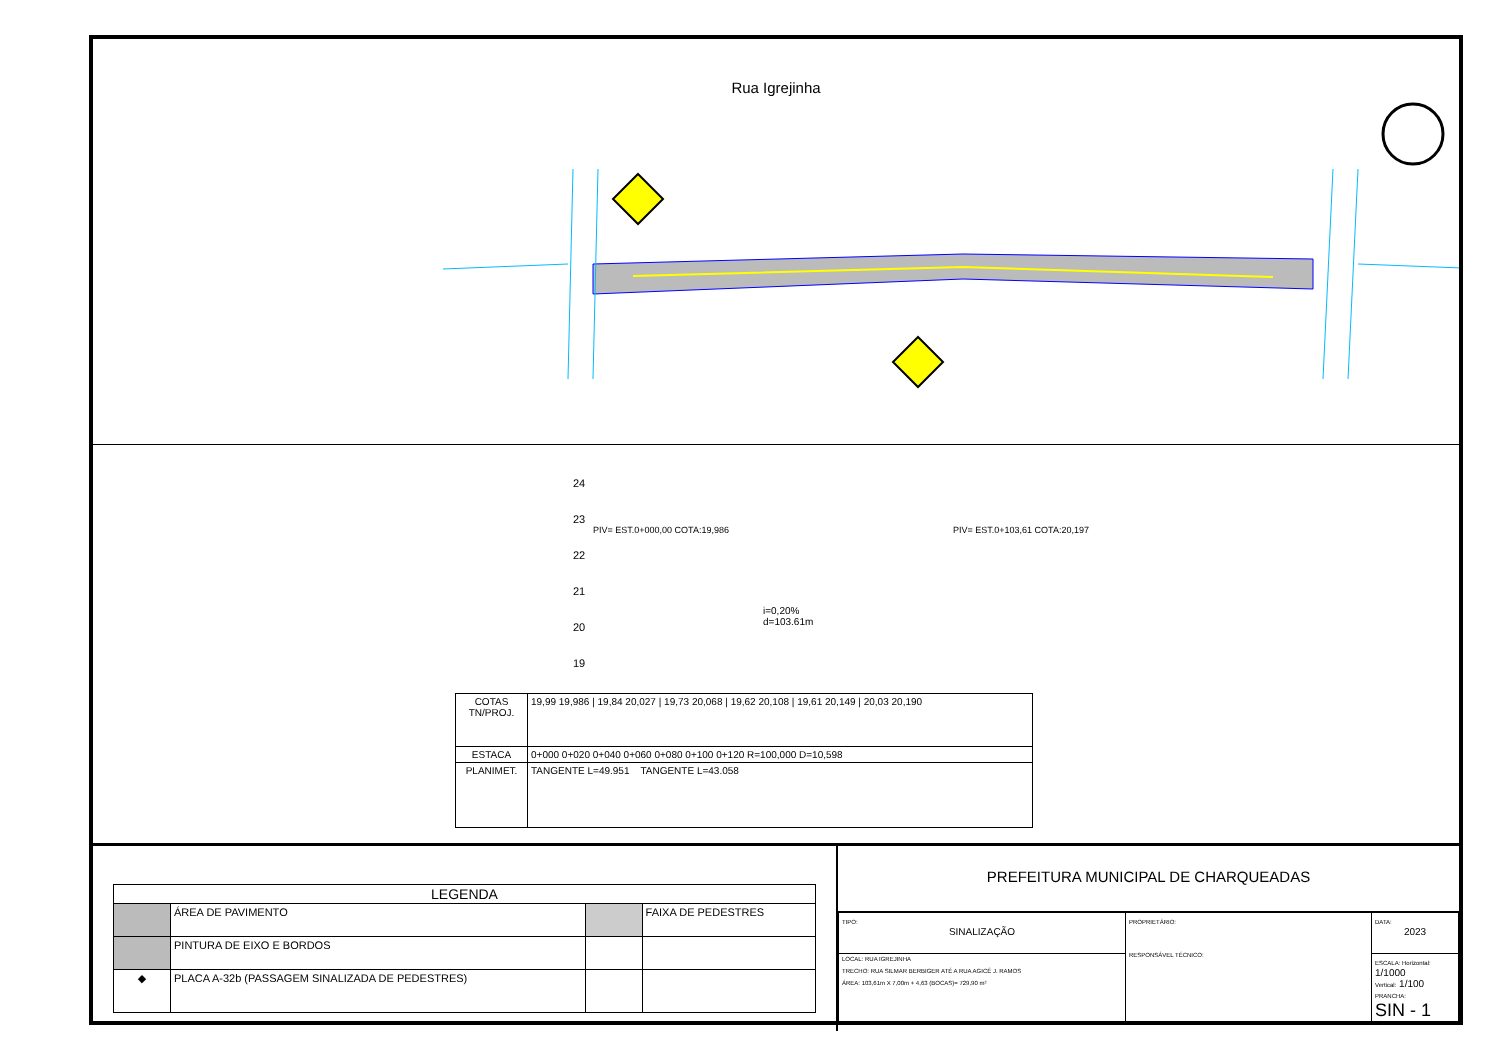Rua Igrejinha
24
23
22
21
20
19
i=0,20%
d=103.61m
PIV= EST.0+000,00 COTA:19,986 PIV= EST.0+103,61 COTA:20,197
| COTAS TN/PROJ. | 19,99 19,986 / 19,84 20,027 / 19,73 20,068 / 19,62 20,108 / 19,61 20,149 / 20,03 20,190 |
| ESTACA | 0+000 0+020 0+040 0+060 0+080 0+100 0+120 R=100,000 D=10,598 |
| PLANIMET. | TANGENTE L=49.951 TANGENTE L=43.058 |
| LEGENDA | | | |
| --- | --- | --- | --- |
| | ÁREA DE PAVIMENTO | | FAIXA DE PEDESTRES |
| | PINTURA DE EIXO E BORDOS | | |
| ◆ | PLACA A-32b (PASSAGEM SINALIZADA DE PEDESTRES) | | |
PREFEITURA MUNICIPAL DE CHARQUEADAS
| TIPO: SINALIZAÇÃO | PROPRIETÁRIO: RESPONSÁVEL TÉCNICO: | DATA: 2023 |
| LOCAL: RUA IGREJINHA TRECHO: RUA SILMAR BERBIGER ATÉ A RUA AGICÊ J. RAMOS ÁREA: 103,61m X 7,00m + 4,63 (BOCAS)= 729,90 m² | | ESCALA: Horizontal: 1/1000 Vertical: 1/100 PRANCHA: SIN - 1 |